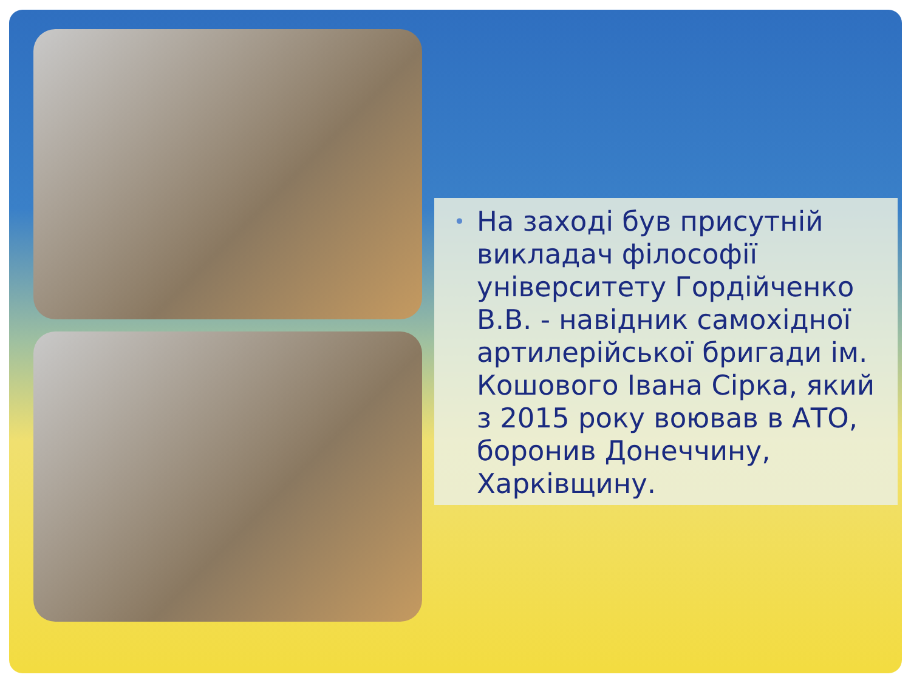• На заході був присутній викладач філософії університету Гордійченко В.В. - навідник самохідної артилерійської бригади ім. Кошового Івана Сірка, який з 2015 року воював в АТО, боронив Донеччину, Харківщину.